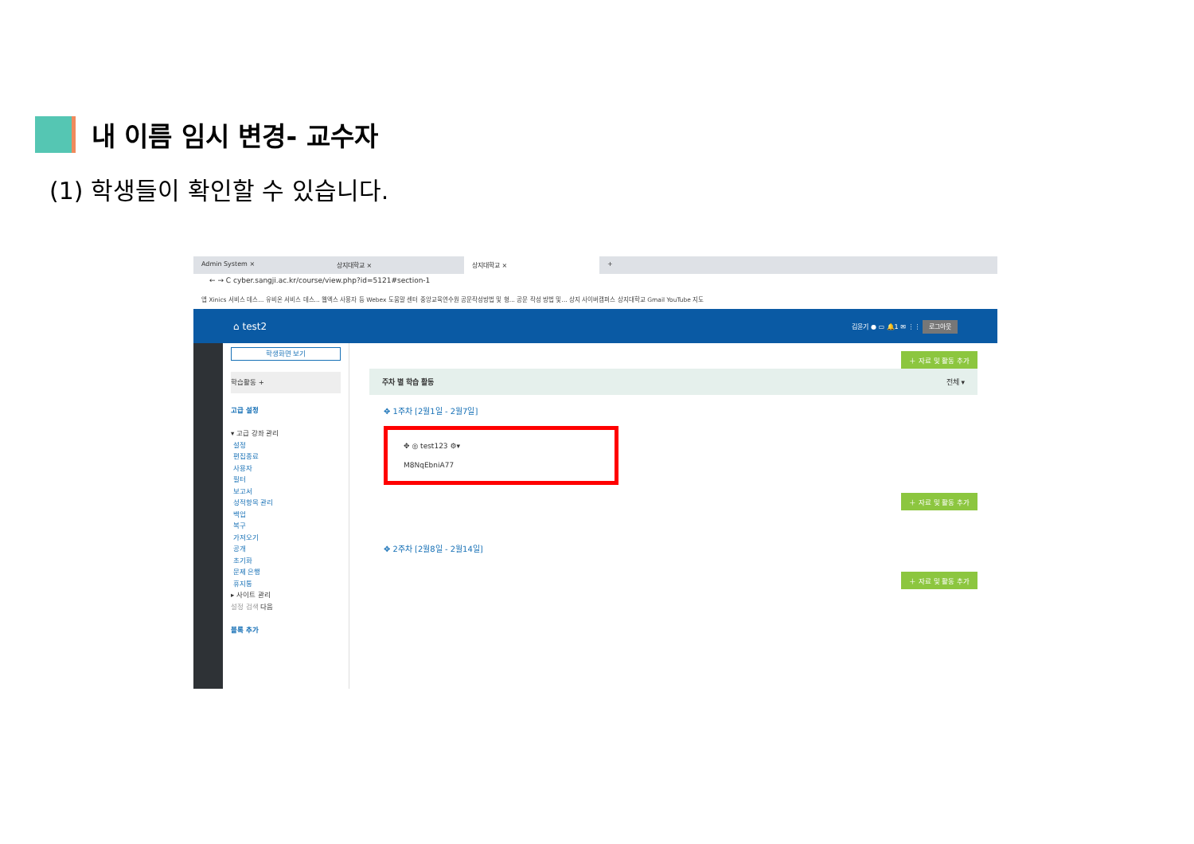내 이름 임시 변경- 교수자
(1) 학생들이 확인할 수 있습니다.
Admin System × 상지대학교 × 상지대학교 × +
← → C cyber.sangji.ac.kr/course/view.php?id=5121#section-1
앱 Xinics 서비스 데스... 유비온 서비스 데스... 웹엑스 사용자 등 Webex 도움말 센터 중앙교육연수원 공문작성방법 및 형... 공문 작성 방법 및... 상지 사이버캠퍼스 상지대학교 Gmail YouTube 지도
⌂ test2 김윤기 ● ▭ 🔔1 ✉ ⋮⋮ 로그아웃
학생화면 보기
학습활동 +
고급 설정
▾ 고급 강좌 관리
설정
편집종료
사용자
필터
보고서
성적항목 관리
백업
복구
가져오기
공개
초기화
문제 은행
휴지통
▸ 사이트 관리
설정 검색 다음
블록 추가
＋ 자료 및 활동 추가
주차 별 학습 활동 전체 ▾
✥ 1주차 [2월1일 - 2월7일]
✥ ◎ test123 ⚙▾
M8NqEbniA77
＋ 자료 및 활동 추가
✥ 2주차 [2월8일 - 2월14일]
＋ 자료 및 활동 추가